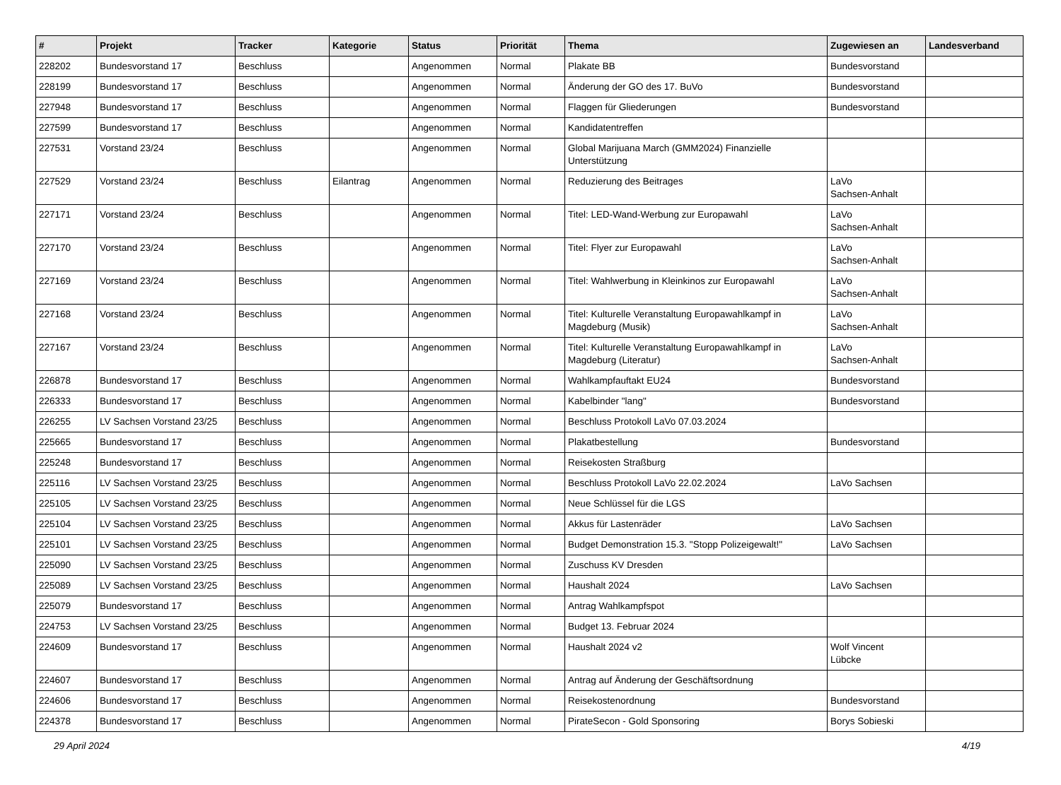| # | Projekt | Tracker | Kategorie | Status | Priorität | Thema | Zugewiesen an | Landesverband |
| --- | --- | --- | --- | --- | --- | --- | --- | --- |
| 228202 | Bundesvorstand 17 | Beschluss | | Angenommen | Normal | Plakate BB | Bundesvorstand | |
| 228199 | Bundesvorstand 17 | Beschluss | | Angenommen | Normal | Änderung der GO des 17. BuVo | Bundesvorstand | |
| 227948 | Bundesvorstand 17 | Beschluss | | Angenommen | Normal | Flaggen für Gliederungen | Bundesvorstand | |
| 227599 | Bundesvorstand 17 | Beschluss | | Angenommen | Normal | Kandidatentreffen | | |
| 227531 | Vorstand 23/24 | Beschluss | | Angenommen | Normal | Global Marijuana March (GMM2024) Finanzielle Unterstützung | | |
| 227529 | Vorstand 23/24 | Beschluss | Eilantrag | Angenommen | Normal | Reduzierung des Beitrages | LaVo Sachsen-Anhalt | |
| 227171 | Vorstand 23/24 | Beschluss | | Angenommen | Normal | Titel: LED-Wand-Werbung zur Europawahl | LaVo Sachsen-Anhalt | |
| 227170 | Vorstand 23/24 | Beschluss | | Angenommen | Normal | Titel: Flyer zur Europawahl | LaVo Sachsen-Anhalt | |
| 227169 | Vorstand 23/24 | Beschluss | | Angenommen | Normal | Titel: Wahlwerbung in Kleinkinos zur Europawahl | LaVo Sachsen-Anhalt | |
| 227168 | Vorstand 23/24 | Beschluss | | Angenommen | Normal | Titel: Kulturelle Veranstaltung Europawahlkampf in Magdeburg (Musik) | LaVo Sachsen-Anhalt | |
| 227167 | Vorstand 23/24 | Beschluss | | Angenommen | Normal | Titel: Kulturelle Veranstaltung Europawahlkampf in Magdeburg (Literatur) | LaVo Sachsen-Anhalt | |
| 226878 | Bundesvorstand 17 | Beschluss | | Angenommen | Normal | Wahlkampfauftakt EU24 | Bundesvorstand | |
| 226333 | Bundesvorstand 17 | Beschluss | | Angenommen | Normal | Kabelbinder "lang" | Bundesvorstand | |
| 226255 | LV Sachsen Vorstand 23/25 | Beschluss | | Angenommen | Normal | Beschluss Protokoll LaVo 07.03.2024 | | |
| 225665 | Bundesvorstand 17 | Beschluss | | Angenommen | Normal | Plakatbestellung | Bundesvorstand | |
| 225248 | Bundesvorstand 17 | Beschluss | | Angenommen | Normal | Reisekosten Straßburg | | |
| 225116 | LV Sachsen Vorstand 23/25 | Beschluss | | Angenommen | Normal | Beschluss Protokoll LaVo 22.02.2024 | LaVo Sachsen | |
| 225105 | LV Sachsen Vorstand 23/25 | Beschluss | | Angenommen | Normal | Neue Schlüssel für die LGS | | |
| 225104 | LV Sachsen Vorstand 23/25 | Beschluss | | Angenommen | Normal | Akkus für Lastenräder | LaVo Sachsen | |
| 225101 | LV Sachsen Vorstand 23/25 | Beschluss | | Angenommen | Normal | Budget Demonstration 15.3. "Stopp Polizeigewalt!" | LaVo Sachsen | |
| 225090 | LV Sachsen Vorstand 23/25 | Beschluss | | Angenommen | Normal | Zuschuss KV Dresden | | |
| 225089 | LV Sachsen Vorstand 23/25 | Beschluss | | Angenommen | Normal | Haushalt 2024 | LaVo Sachsen | |
| 225079 | Bundesvorstand 17 | Beschluss | | Angenommen | Normal | Antrag Wahlkampfspot | | |
| 224753 | LV Sachsen Vorstand 23/25 | Beschluss | | Angenommen | Normal | Budget 13. Februar 2024 | | |
| 224609 | Bundesvorstand 17 | Beschluss | | Angenommen | Normal | Haushalt 2024 v2 | Wolf Vincent Lübcke | |
| 224607 | Bundesvorstand 17 | Beschluss | | Angenommen | Normal | Antrag auf Änderung der Geschäftsordnung | | |
| 224606 | Bundesvorstand 17 | Beschluss | | Angenommen | Normal | Reisekostenordnung | Bundesvorstand | |
| 224378 | Bundesvorstand 17 | Beschluss | | Angenommen | Normal | PirateSecon - Gold Sponsoring | Borys Sobieski | |
29 April 2024 4/19